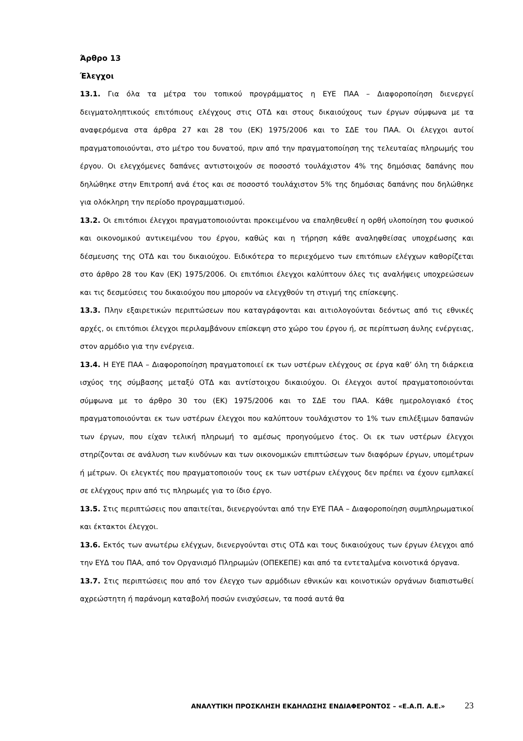Άρθρο 13
Έλεγχοι
13.1. Για όλα τα μέτρα του τοπικού προγράμματος η ΕΥΕ ΠΑΑ – Διαφοροποίηση διενεργεί δειγματοληπτικούς επιτόπιους ελέγχους στις ΟΤΔ και στους δικαιούχους των έργων σύμφωνα με τα αναφερόμενα στα άρθρα 27 και 28 του (ΕΚ) 1975/2006 και το ΣΔΕ του ΠΑΑ. Οι έλεγχοι αυτοί πραγματοποιούνται, στο μέτρο του δυνατού, πριν από την πραγματοποίηση της τελευταίας πληρωμής του έργου. Οι ελεγχόμενες δαπάνες αντιστοιχούν σε ποσοστό τουλάχιστον 4% της δημόσιας δαπάνης που δηλώθηκε στην Επιτροπή ανά έτος και σε ποσοστό τουλάχιστον 5% της δημόσιας δαπάνης που δηλώθηκε για ολόκληρη την περίοδο προγραμματισμού.
13.2. Οι επιτόπιοι έλεγχοι πραγματοποιούνται προκειμένου να επαληθευθεί η ορθή υλοποίηση του φυσικού και οικονομικού αντικειμένου του έργου, καθώς και η τήρηση κάθε αναληφθείσας υποχρέωσης και δέσμευσης της ΟΤΔ και του δικαιούχου. Ειδικότερα το περιεχόμενο των επιτόπιων ελέγχων καθορίζεται στο άρθρο 28 του Καν (ΕΚ) 1975/2006. Οι επιτόπιοι έλεγχοι καλύπτουν όλες τις αναλήψεις υποχρεώσεων και τις δεσμεύσεις του δικαιούχου που μπορούν να ελεγχθούν τη στιγμή της επίσκεψης.
13.3. Πλην εξαιρετικών περιπτώσεων που καταγράφονται και αιτιολογούνται δεόντως από τις εθνικές αρχές, οι επιτόπιοι έλεγχοι περιλαμβάνουν επίσκεψη στο χώρο του έργου ή, σε περίπτωση άυλης ενέργειας, στον αρμόδιο για την ενέργεια.
13.4. Η ΕΥΕ ΠΑΑ – Διαφοροποίηση πραγματοποιεί εκ των υστέρων ελέγχους σε έργα καθ’ όλη τη διάρκεια ισχύος της σύμβασης μεταξύ ΟΤΔ και αντίστοιχου δικαιούχου. Οι έλεγχοι αυτοί πραγματοποιούνται σύμφωνα με το άρθρο 30 του (ΕΚ) 1975/2006 και το ΣΔΕ του ΠΑΑ. Κάθε ημερολογιακό έτος πραγματοποιούνται εκ των υστέρων έλεγχοι που καλύπτουν τουλάχιστον το 1% των επιλέξιμων δαπανών των έργων, που είχαν τελική πληρωμή το αμέσως προηγούμενο έτος. Οι εκ των υστέρων έλεγχοι στηρίζονται σε ανάλυση των κινδύνων και των οικονομικών επιπτώσεων των διαφόρων έργων, υπομέτρων ή μέτρων. Οι ελεγκτές που πραγματοποιούν τους εκ των υστέρων ελέγχους δεν πρέπει να έχουν εμπλακεί σε ελέγχους πριν από τις πληρωμές για το ίδιο έργο.
13.5. Στις περιπτώσεις που απαιτείται, διενεργούνται από την ΕΥΕ ΠΑΑ – Διαφοροποίηση συμπληρωματικοί και έκτακτοι έλεγχοι.
13.6. Εκτός των ανωτέρω ελέγχων, διενεργούνται στις ΟΤΔ και τους δικαιούχους των έργων έλεγχοι από την ΕΥΔ του ΠΑΑ, από τον Οργανισμό Πληρωμών (ΟΠΕΚΕΠΕ) και από τα εντεταλμένα κοινοτικά όργανα.
13.7. Στις περιπτώσεις που από τον έλεγχο των αρμόδιων εθνικών και κοινοτικών οργάνων διαπιστωθεί αχρεώστητη ή παράνομη καταβολή ποσών ενισχύσεων, τα ποσά αυτά θα
ΑΝΑΛΥΤΙΚΗ ΠΡΟΣΚΛΗΣΗ ΕΚΔΗΛΩΣΗΣ ΕΝΔΙΑΦΕΡΟΝΤΟΣ – «Ε.Α.Π. Α.Ε.» 23